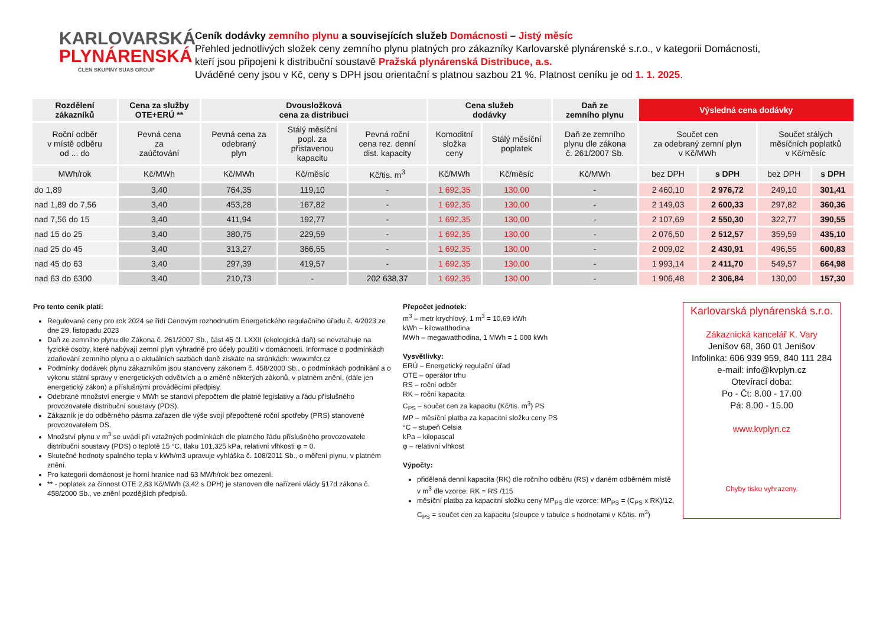KARLOVARSKÁ
PLYNÁRENSKÁ
ČLEN SKUPINY SUAS GROUP
Ceník dodávky zemního plynu a souvisejících služeb Domácnosti – Jistý měsíc
Přehled jednotlivých složek ceny zemního plynu platných pro zákazníky Karlovarské plynárenské s.r.o., v kategorii Domácnosti,
kteří jsou připojeni k distribuční soustavě Pražská plynárenská Distribuce, a.s.
Uváděné ceny jsou v Kč, ceny s DPH jsou orientační s platnou sazbou 21 %. Platnost ceníku je od 1. 1. 2025.
| Rozdělení zákazníků | Cena za služby OTE+ERÚ ** | Dvousložková cena za distribuci | | | Cena služeb dodávky | | Daň ze zemního plynu | Výsledná cena dodávky | | | |
| --- | --- | --- | --- | --- | --- | --- | --- | --- | --- | --- | --- |
| Roční odběr v místě odběru od ... do | Pevná cena za zaúčtování | Pevná cena za odebraný plyn | Stálý měsíční popl. za přistavenou kapacitu | Pevná roční cena rez. denní dist. kapacity | Komoditní složka ceny | Stálý měsíční poplatek | Daň ze zemního plynu dle zákona č. 261/2007 Sb. | Součet cen za odebraný zemní plyn v Kč/MWh | | Součet stálých měsíčních poplatků v Kč/měsíc | |
| MWh/rok | Kč/MWh | Kč/MWh | Kč/měsíc | Kč/tis. m<sup>3</sup> | Kč/MWh | Kč/měsíc | Kč/MWh | bez DPH | s DPH | bez DPH | s DPH |
| do 1,89 | 3,40 | 764,35 | 119,10 | - | 1 692,35 | 130,00 | - | 2 460,10 | 2 976,72 | 249,10 | 301,41 |
| nad 1,89 do 7,56 | 3,40 | 453,28 | 167,82 | - | 1 692,35 | 130,00 | - | 2 149,03 | 2 600,33 | 297,82 | 360,36 |
| nad 7,56 do 15 | 3,40 | 411,94 | 192,77 | - | 1 692,35 | 130,00 | - | 2 107,69 | 2 550,30 | 322,77 | 390,55 |
| nad 15 do 25 | 3,40 | 380,75 | 229,59 | - | 1 692,35 | 130,00 | - | 2 076,50 | 2 512,57 | 359,59 | 435,10 |
| nad 25 do 45 | 3,40 | 313,27 | 366,55 | - | 1 692,35 | 130,00 | - | 2 009,02 | 2 430,91 | 496,55 | 600,83 |
| nad 45 do 63 | 3,40 | 297,39 | 419,57 | - | 1 692,35 | 130,00 | - | 1 993,14 | 2 411,70 | 549,57 | 664,98 |
| nad 63 do 6300 | 3,40 | 210,73 | - | 202 638,37 | 1 692,35 | 130,00 | - | 1 906,48 | 2 306,84 | 130,00 | 157,30 |
Pro tento ceník platí:
Regulované ceny pro rok 2024 se řídí Cenovým rozhodnutím Energetického regulačního úřadu č. 4/2023 ze dne 29. listopadu 2023
Daň ze zemního plynu dle Zákona č. 261/2007 Sb., část 45 čl. LXXII (ekologická daň) se nevztahuje na fyzické osoby, které nabývají zemní plyn výhradně pro účely použití v domácnosti. Informace o podmínkách zdaňování zemního plynu a o aktuálních sazbách daně získáte na stránkách: www.mfcr.cz
Podmínky dodávek plynu zákazníkům jsou stanoveny zákonem č. 458/2000 Sb., o podmínkách podnikání a o výkonu státní správy v energetických odvětvích a o změně některých zákonů, v platném znění, (dále jen energetický zákon) a příslušnými prováděcími předpisy.
Odebrané množství energie v MWh se stanoví přepočtem dle platné legislativy a řádu příslušného provozovatele distribuční soustavy (PDS).
Zákazník je do odběrného pásma zařazen dle výše svojí přepočtené roční spotřeby (PRS) stanovené provozovatelem DS.
Množství plynu v m<sup>3</sup> se uvádí při vztažných podmínkách dle platného řádu příslušného provozovatele distribuční soustavy (PDS) o teplotě 15 °C, tlaku 101,325 kPa, relativní vlhkosti φ = 0.
Skutečné hodnoty spalného tepla v kWh/m3 upravuje vyhláška č. 108/2011 Sb., o měření plynu, v platném znění.
Pro kategorii domácnost je horní hranice nad 63 MWh/rok bez omezení.
** - poplatek za činnost OTE 2,83 Kč/MWh (3,42 s DPH) je stanoven dle nařízení vlády §17d zákona č. 458/2000 Sb., ve znění pozdějších předpisů.
Přepočet jednotek:
m<sup>3</sup> – metr krychlový, 1 m<sup>3</sup> = 10,69 kWh
kWh – kilowatthodina
MWh – megawatthodina, 1 MWh = 1 000 kWh
Vysvětlivky:
ERÚ – Energetický regulační úřad
OTE – operátor trhu
RS – roční odběr
RK – roční kapacita
C<sub>PS</sub> – součet cen za kapacitu (Kč/tis. m<sup>3</sup>) PS
MP – měsíční platba za kapacitní složku ceny PS
°C – stupeň Celsia
kPa – kilopascal
φ – relativní vlhkost
Výpočty:
přidělená denní kapacita (RK) dle ročního odběru (RS) v daném odběrném místě v m<sup>3</sup> dle vzorce: RK = RS /115
měsíční platba za kapacitní složku ceny MP<sub>PS</sub> dle vzorce: MP<sub>PS</sub> = (C<sub>PS</sub> x RK)/12, C<sub>PS</sub> = součet cen za kapacitu (sloupce v tabulce s hodnotami v Kč/tis. m<sup>3</sup>)
Karlovarská plynárenská s.r.o.
Zákaznická kancelář K. Vary
Jenišov 68, 360 01 Jenišov
Infolinka: 606 939 959, 840 111 284
e-mail: info@kvplyn.cz
Otevírací doba:
Po - Čt: 8.00 - 17.00
Pá: 8.00 - 15.00
www.kvplyn.cz
Chyby tisku vyhrazeny.